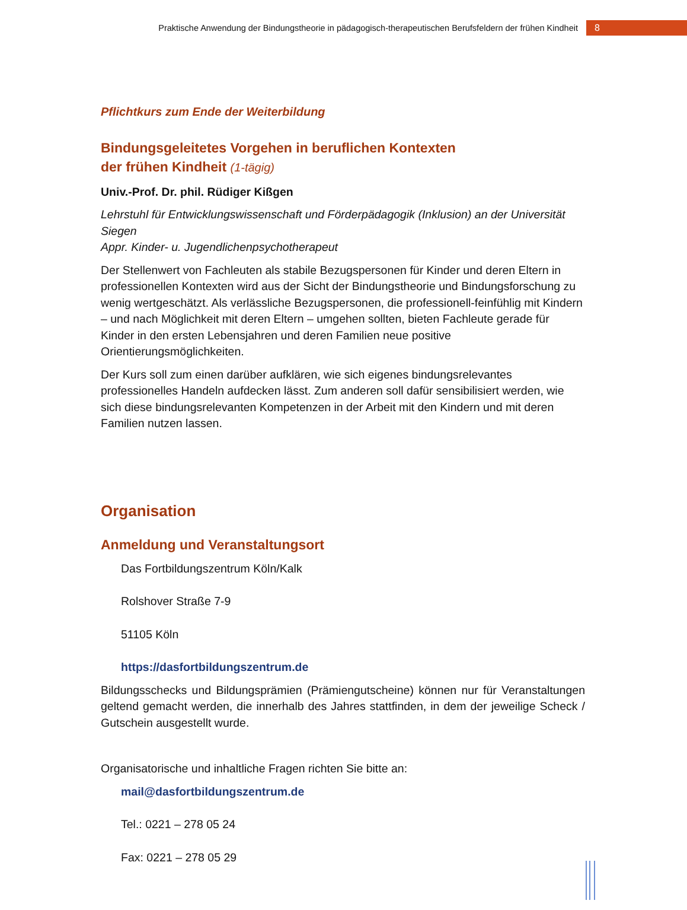Praktische Anwendung der Bindungstheorie in pädagogisch-therapeutischen Berufsfeldern der frühen Kindheit
8
Pflichtkurs zum Ende der Weiterbildung
Bindungsgeleitetes Vorgehen in beruflichen Kontexten
der frühen Kindheit (1-tägig)
Univ.-Prof. Dr. phil. Rüdiger Kißgen
Lehrstuhl für Entwicklungswissenschaft und Förderpädagogik (Inklusion) an der Universität Siegen
Appr. Kinder- u. Jugendlichenpsychotherapeut
Der Stellenwert von Fachleuten als stabile Bezugspersonen für Kinder und deren Eltern in professionellen Kontexten wird aus der Sicht der Bindungstheorie und Bindungsforschung zu wenig wertgeschätzt. Als verlässliche Bezugspersonen, die professionell-feinfühlig mit Kindern – und nach Möglichkeit mit deren Eltern – umgehen sollten, bieten Fachleute gerade für Kinder in den ersten Lebensjahren und deren Familien neue positive Orientierungsmöglichkeiten.
Der Kurs soll zum einen darüber aufklären, wie sich eigenes bindungsrelevantes professionelles Handeln aufdecken lässt. Zum anderen soll dafür sensibilisiert werden, wie sich diese bindungsrelevanten Kompetenzen in der Arbeit mit den Kindern und mit deren Familien nutzen lassen.
Organisation
Anmeldung und Veranstaltungsort
Das Fortbildungszentrum Köln/Kalk
Rolshover Straße 7-9
51105 Köln
https://dasfortbildungszentrum.de
Bildungsschecks und Bildungsprämien (Prämiengutscheine) können nur für Veranstaltungen geltend gemacht werden, die innerhalb des Jahres stattfinden, in dem der jeweilige Scheck / Gutschein ausgestellt wurde.
Organisatorische und inhaltliche Fragen richten Sie bitte an:
mail@dasfortbildungszentrum.de
Tel.: 0221 – 278 05 24
Fax: 0221 – 278 05 29